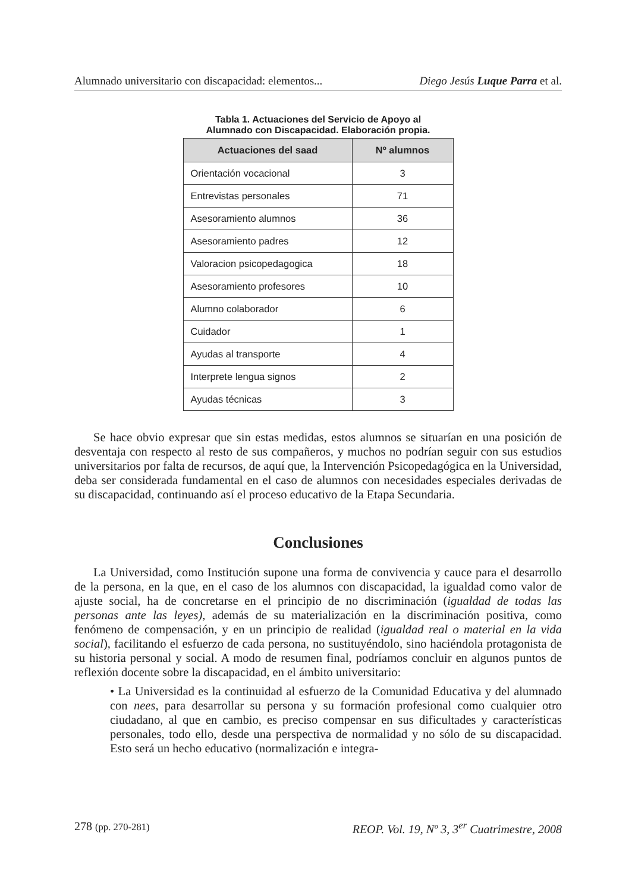Alumnado universitario con discapacidad: elementos... Diego Jesús Luque Parra et al.
Tabla 1. Actuaciones del Servicio de Apoyo al
Alumnado con Discapacidad. Elaboración propia.
| Actuaciones del saad | Nº alumnos |
| --- | --- |
| Orientación vocacional | 3 |
| Entrevistas personales | 71 |
| Asesoramiento alumnos | 36 |
| Asesoramiento padres | 12 |
| Valoracion psicopedagogica | 18 |
| Asesoramiento profesores | 10 |
| Alumno colaborador | 6 |
| Cuidador | 1 |
| Ayudas al transporte | 4 |
| Interprete lengua signos | 2 |
| Ayudas técnicas | 3 |
Se hace obvio expresar que sin estas medidas, estos alumnos se situarían en una posición de desventaja con respecto al resto de sus compañeros, y muchos no podrían seguir con sus estudios universitarios por falta de recursos, de aquí que, la Intervención Psicopedagógica en la Universidad, deba ser considerada fundamental en el caso de alumnos con necesidades especiales derivadas de su discapacidad, continuando así el proceso educativo de la Etapa Secundaria.
Conclusiones
La Universidad, como Institución supone una forma de convivencia y cauce para el desarrollo de la persona, en la que, en el caso de los alumnos con discapacidad, la igualdad como valor de ajuste social, ha de concretarse en el principio de no discriminación (igualdad de todas las personas ante las leyes), además de su materialización en la discriminación positiva, como fenómeno de compensación, y en un principio de realidad (igualdad real o material en la vida social), facilitando el esfuerzo de cada persona, no sustituyéndolo, sino haciéndola protagonista de su historia personal y social. A modo de resumen final, podríamos concluir en algunos puntos de reflexión docente sobre la discapacidad, en el ámbito universitario:
• La Universidad es la continuidad al esfuerzo de la Comunidad Educativa y del alumnado con nees, para desarrollar su persona y su formación profesional como cualquier otro ciudadano, al que en cambio, es preciso compensar en sus dificultades y características personales, todo ello, desde una perspectiva de normalidad y no sólo de su discapacidad. Esto será un hecho educativo (normalización e integra-
278 (pp. 270-281) REOP. Vol. 19, Nº 3, 3<sup>er</sup> Cuatrimestre, 2008